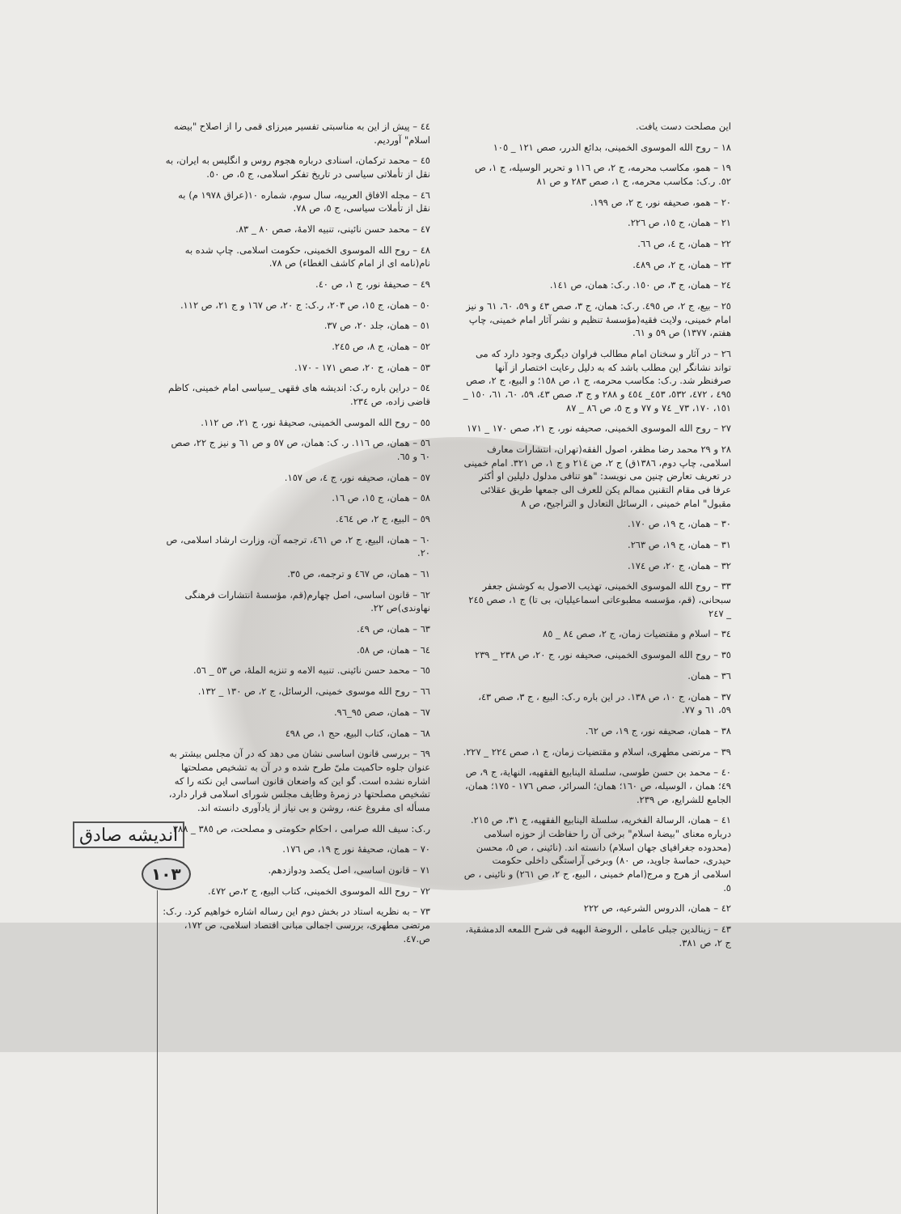اندیشه صادق
١٠٣
این مصلحت دست یافت.
١٨ – روح الله الموسوی الخمینی، بدائع الدرر، صص ١٢١ _ ١٠٥
١٩ – همو، مکاسب محرمه، ج ٢، ص ١١٦ و تحریر الوسیله، ج ١، ص ٥٢. ر.ک: مکاسب محرمه، ج ١، صص ٢٨٣ و ص ٨١
٢٠ – همو، صحیفه نور، ج ٢، ص ١٩٩.
٢١ – همان، ج ١٥، ص ٢٢٦.
٢٢ – همان، ج ٤، ص ٦٦.
٢٣ – همان، ج ٢، ص ٤٨٩.
٢٤ – همان، ج ٣، ص ١٥٠. ر.ک: همان، ص ١٤١.
٢٥ – بیع، ج ٢، ص ٤٩٥. ر.ک: همان، ج ٣، صص ٤٣ و ٥٩، ٦٠، ٦١ و نیز امام خمینی، ولایت فقیه(مؤسسهٔ تنظیم و نشر آثار امام خمینی، چاپ هفتم، ١٣٧٧) ص ٥٩ و ٦١.
٢٦ – در آثار و سخنان امام مطالب فراوان دیگری وجود دارد که می تواند نشانگر این مطلب باشد که به دلیل رعایت اختصار از آنها صرفنظر شد. ر.ک: مکاسب محرمه، ج ١، ص ١٥٨؛ و البیع، ج ٢، صص ٤٩٥ ، ٤٧٢، ٥٣٢، ٤٥٣_ ٤٥٤ و ٢٨٨ و ج ٣، صص ٤٣، ٥٩، ٦٠، ٦١، ١٥٠ _ ١٥١، ١٧٠، ٧٣_ ٧٤ و ٧٧ و ج ٥، ص ٨٦ _ ٨٧
٢٧ – روح الله الموسوی الخمینی، صحیفه نور، ج ٢١، صص ١٧٠ _ ١٧١
٢٨ و ٢٩ محمد رضا مظفر، اصول الفقه(تهران، انتشارات معارف اسلامی، چاپ دوم، ١٣٨٦ق) ج ٢، ص ٢١٤ و ج ١، ص ٣٢١. امام خمینی در تعریف تعارض چنین می نویسد: "هو تنافی مدلول دلیلین او أکثر عرفا فی مقام التقنین ممالم یکن للعرف الی جمعها طریق عقلائی مقبول" امام خمینی ، الرسائل التعادل و التراجیح، ص ٨
٣٠ – همان، ج ١٩، ص ١٧٠.
٣١ – همان، ج ١٩، ص ٢٦٣.
٣٢ – همان، ج ٢٠، ص ١٧٤.
٣٣ – روح الله الموسوی الخمینی، تهذیب الاصول به کوشش جعفر سبحانی، (قم، مؤسسه مطبوعاتی اسماعیلیان، بی تا) ج ١، صص ٢٤٥ _ ٢٤٧
٣٤ – اسلام و مقتضیات زمان، ج ٢، صص ٨٤ _ ٨٥
٣٥ – روح الله الموسوی الخمینی، صحیفه نور، ج ٢٠، ص ٢٣٨ _ ٢٣٩
٣٦ – همان.
٣٧ – همان، ج ١٠، ص ١٣٨. در این باره ر.ک: البیع ، ج ٣، صص ٤٣، ٥٩، ٦١ و ٧٧.
٣٨ – همان، صحیفه نور، ج ١٩، ص ٦٢.
٣٩ – مرتضی مطهری، اسلام و مقتضیات زمان، ج ١، صص ٢٢٤ _ ٢٢٧.
٤٠ – محمد بن حسن طوسی، سلسلة الینابیع الفقهیه، النهایة، ج ٩، ص ٤٩؛ همان ، الوسیله، ص ١٦٠؛ همان؛ السرائر، صص ١٧٦ - ١٧٥؛ همان، الجامع للشرایع، ص ٢٣٩.
٤١ – همان، الرسالة الفخریه، سلسلة الینابیع الفقهیه، ج ٣١، ص ٢١٥. درباره معنای "بیضهٔ اسلام" برخی آن را حفاظت از حوزه اسلامی (محدوده جغرافیای جهان اسلام) دانسته اند. (نائینی ، ص ٥، محسن حیدری، حماسهٔ جاوید، ص ٨٠) وبرخی آراستگی داخلی حکومت اسلامی از هرج و مرج(امام خمینی ، البیع، ج ٢، ص ٢٦١) و نائینی ، ص ٥.
٤٢ – همان، الدروس الشرعیه، ص ٢٢٢
٤٣ – زینالدین جبلی عاملی ، الروضهٔ البهیه فی شرح اللمعه الدمشقیة، ج ٢، ص ٣٨١.
٤٤ – پیش از این به مناسبتی تفسیر میرزای قمی را از اصلاح "بیضه اسلام" آوردیم.
٤٥ – محمد ترکمان، اسنادی درباره هجوم روس و انگلیس به ایران، به نقل از تأملاتی سیاسی در تاریخ تفکر اسلامی، ج ٥، ص ٥٠.
٤٦ – مجله الافاق العربیه، سال سوم، شماره ١٠(عراق ١٩٧٨ م) به نقل از تأملات سیاسی، ج ٥، ص ٧٨.
٤٧ – محمد حسن نائینی، تنبیه الامهٔ، صص ٨٠ _ ٨٣.
٤٨ – روح الله الموسوی الخمینی، حکومت اسلامی. چاپ شده به نام(نامه ای از امام کاشف الغطاء) ص ٧٨.
٤٩ – صحیفهٔ نور، ج ١، ص ٤٠.
٥٠ – همان، ج ١٥، ص ٢٠٣، ر.ک: ج ٢٠، ص ١٦٧ و ج ٢١، ص ١١٢.
٥١ – همان، جلد ٢٠، ص ٣٧.
٥٢ – همان، ج ٨، ص ٢٤٥.
٥٣ – همان، ج ٢٠، صص ١٧١ - ١٧٠.
٥٤ – دراین باره ر.ک: اندیشه های فقهی _سیاسی امام خمینی، کاظم قاضی زاده، ص ٢٣٤.
٥٥ – روح الله الموسی الخمینی، صحیفهٔ نور، ج ٢١، ص ١١٢.
٥٦ – همان، ص ١١٦. ر. ک: همان، ص ٥٧ و ص ٦١ و نیز ج ٢٢، صص ٦٠ و ٦٥.
٥٧ – همان، صحیفه نور، ج ٤، ص ١٥٧.
٥٨ – همان، ج ١٥، ص ١٦.
٥٩ – البیع، ج ٢، ص ٤٦٤.
٦٠ – همان، البیع، ج ٢، ص ٤٦١، ترجمه آن، وزارت ارشاد اسلامی، ص ٢٠.
٦١ – همان، ص ٤٦٧ و ترجمه، ص ٣٥.
٦٢ – قانون اساسی، اصل چهارم(قم، مؤسسهٔ انتشارات فرهنگی نهاوندی)ص ٢٢.
٦٣ – همان، ص ٤٩.
٦٤ – همان، ص ٥٨.
٦٥ – محمد حسن نائینی. تنبیه الامه و تنزیه الملهٔ، ص ٥٣ _ ٥٦.
٦٦ – روح الله موسوی خمینی، الرسائل، ج ٢، ص ١٣٠ _ ١٣٢.
٦٧ – همان، صص ٩٥_٩٦.
٦٨ – همان، کتاب البیع، حج ١، ص ٤٩٨
٦٩ – بررسی قانون اساسی نشان می دهد که در آن مجلس بیشتر به عنوان جلوه حاکمیت ملیّ طرح شده و در آن به تشخیص مصلحتها اشاره نشده است. گو این که واضعان قانون اساسی این نکته را که تشخیص مصلحتها در زمرهٔ وظایف مجلس شورای اسلامی قرار دارد، مسأله ای مفروغ عنه، روشن و بی نیاز از یادآوری دانسته اند.
ر.ک: سیف الله صرامی ، احکام حکومتی و مصلحت، ص ٣٨٥ _ ٣٨٨
٧٠ – همان، صحیفهٔ نور ج ١٩، ص ١٧٦.
٧١ – قانون اساسی، اصل یکصد ودوازدهم.
٧٢ – روح الله الموسوی الخمینی، کتاب البیع، ج ٢،ص ٤٧٢.
٧٣ – به نظریه استاد در بخش دوم این رساله اشاره خواهیم کرد. ر.ک: مرتضی مطهری، بررسی اجمالی مبانی اقتصاد اسلامی، ص ١٧٢، ص.٤٧.